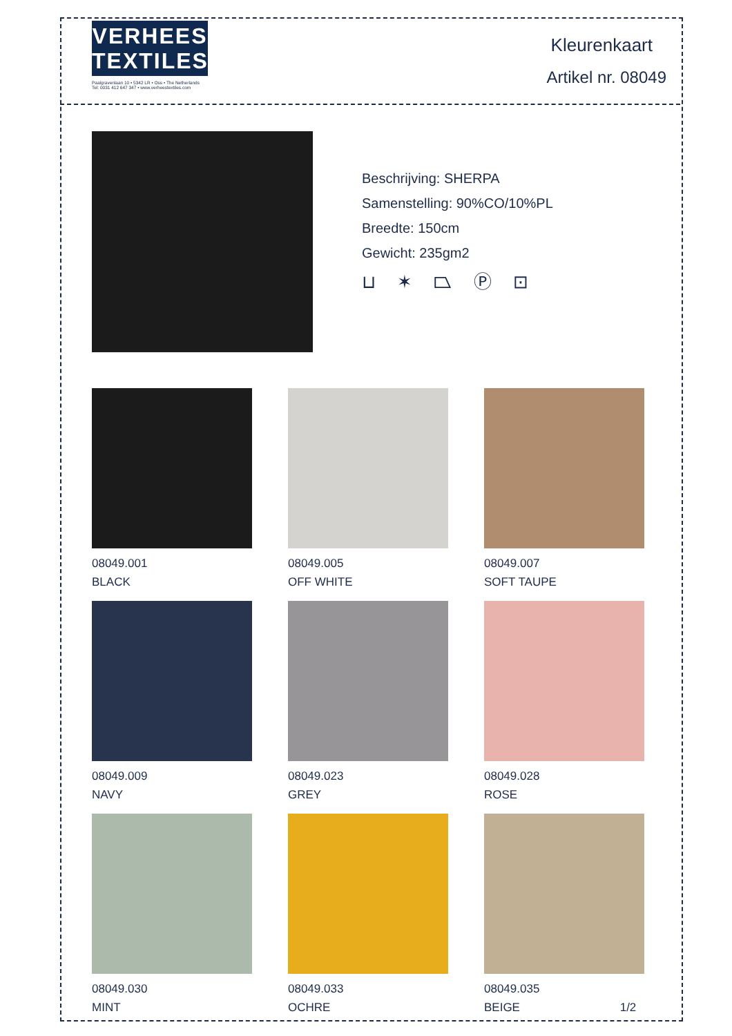VERHEES
TEXTILES
Paalgravenlaan 10 • 5342 LR • Oss • The Netherlands
Tel: 0031 412 647 347 • www.verheestextiles.com
Kleurenkaart
Artikel nr. 08049
Beschrijving: SHERPA
Samenstelling: 90%CO/10%PL
Breedte: 150cm
Gewicht: 235gm2
⊔ ✶ ⏢ Ⓟ ⊡
08049.001
BLACK
08049.005
OFF WHITE
08049.007
SOFT TAUPE
08049.009
NAVY
08049.023
GREY
08049.028
ROSE
08049.030
MINT
08049.033
OCHRE
08049.035
BEIGE 1/2